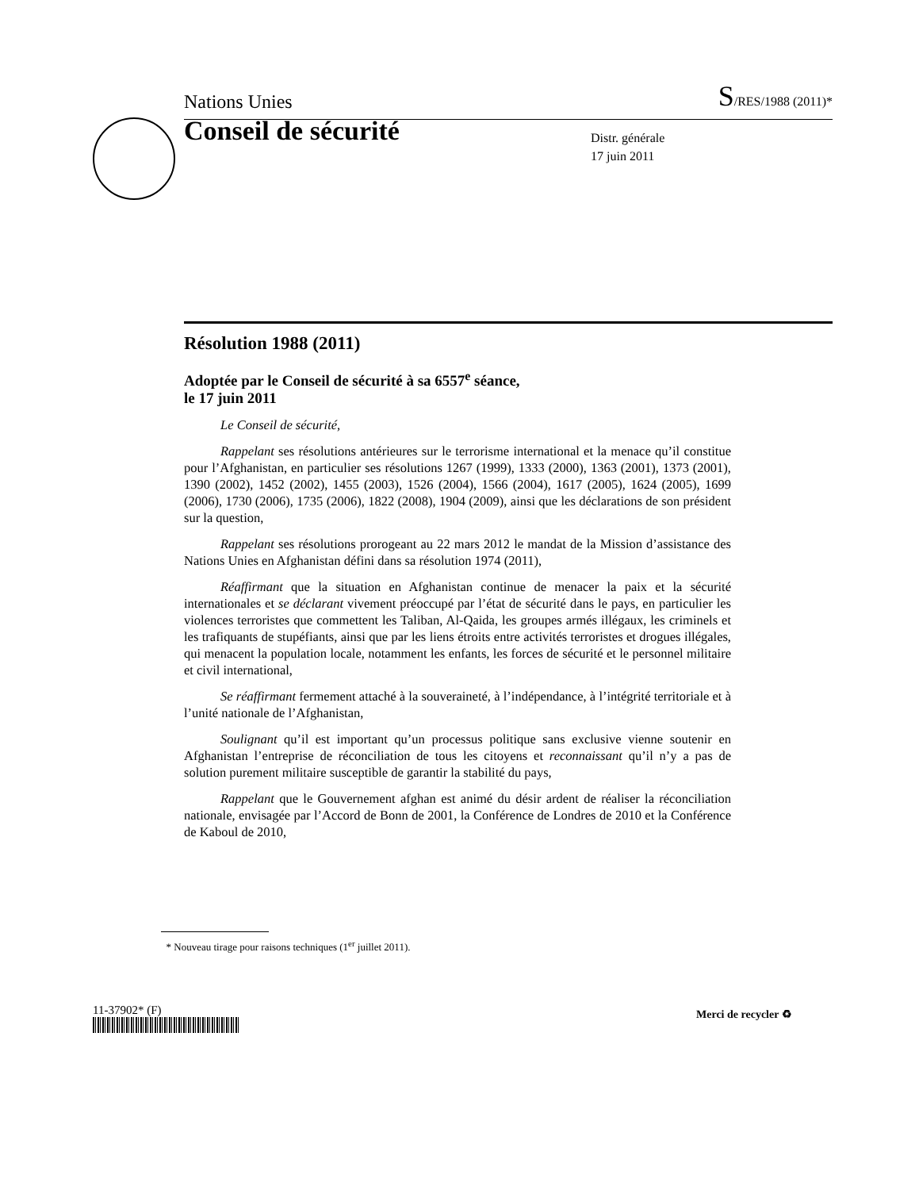Nations Unies S/RES/1988 (2011)*
Conseil de sécurité
Distr. générale
17 juin 2011
Résolution 1988 (2011)
Adoptée par le Conseil de sécurité à sa 6557<sup>e</sup> séance,
le 17 juin 2011
Le Conseil de sécurité,
Rappelant ses résolutions antérieures sur le terrorisme international et la menace qu’il constitue pour l’Afghanistan, en particulier ses résolutions 1267 (1999), 1333 (2000), 1363 (2001), 1373 (2001), 1390 (2002), 1452 (2002), 1455 (2003), 1526 (2004), 1566 (2004), 1617 (2005), 1624 (2005), 1699 (2006), 1730 (2006), 1735 (2006), 1822 (2008), 1904 (2009), ainsi que les déclarations de son président sur la question,
Rappelant ses résolutions prorogeant au 22 mars 2012 le mandat de la Mission d’assistance des Nations Unies en Afghanistan défini dans sa résolution 1974 (2011),
Réaffirmant que la situation en Afghanistan continue de menacer la paix et la sécurité internationales et se déclarant vivement préoccupé par l’état de sécurité dans le pays, en particulier les violences terroristes que commettent les Taliban, Al-Qaida, les groupes armés illégaux, les criminels et les trafiquants de stupéfiants, ainsi que par les liens étroits entre activités terroristes et drogues illégales, qui menacent la population locale, notamment les enfants, les forces de sécurité et le personnel militaire et civil international,
Se réaffirmant fermement attaché à la souveraineté, à l’indépendance, à l’intégrité territoriale et à l’unité nationale de l’Afghanistan,
Soulignant qu’il est important qu’un processus politique sans exclusive vienne soutenir en Afghanistan l’entreprise de réconciliation de tous les citoyens et reconnaissant qu’il n’y a pas de solution purement militaire susceptible de garantir la stabilité du pays,
Rappelant que le Gouvernement afghan est animé du désir ardent de réaliser la réconciliation nationale, envisagée par l’Accord de Bonn de 2001, la Conférence de Londres de 2010 et la Conférence de Kaboul de 2010,
* Nouveau tirage pour raisons techniques (1<sup>er</sup> juillet 2011).
11-37902* (F) Merci de recycler ♻